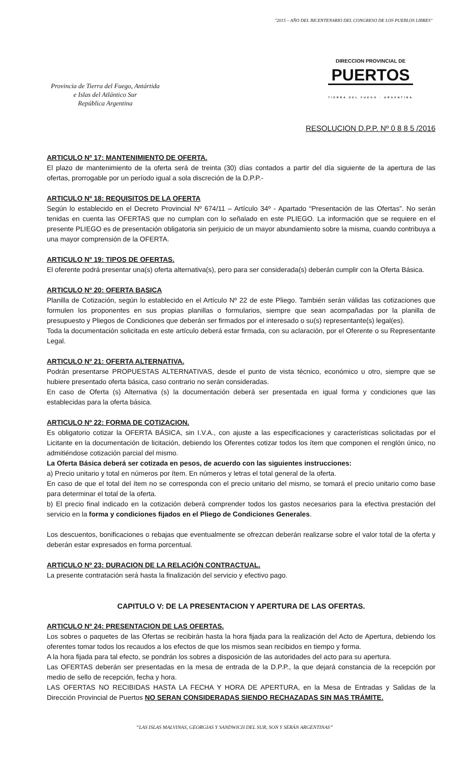"2015 – AÑO DEL BICENTENARIO DEL CONGRESO DE LOS PUEBLOS LIBRES"
Provincia de Tierra del Fuego, Antártida
e Islas del Atlántico Sur
República Argentina
DIRECCION PROVINCIAL DE
PUERTOS
TIERRA DEL FUEGO - ARGENTINA
RESOLUCION D.P.P. Nº 0 8 8 5 /2016
ARTICULO Nº 17: MANTENIMIENTO DE OFERTA.
El plazo de mantenimiento de la oferta será de treinta (30) días contados a partir del día siguiente de la apertura de las ofertas, prorrogable por un período igual a sola discreción de la D.P.P.-
ARTICULO Nº 18: REQUISITOS DE LA OFERTA
Según lo establecido en el Decreto Provincial Nº 674/11 – Artículo 34º - Apartado “Presentación de las Ofertas”. No serán tenidas en cuenta las OFERTAS que no cumplan con lo señalado en este PLIEGO. La información que se requiere en el presente PLIEGO es de presentación obligatoria sin perjuicio de un mayor abundamiento sobre la misma, cuando contribuya a una mayor comprensión de la OFERTA.
ARTICULO Nº 19: TIPOS DE OFERTAS.
El oferente podrá presentar una(s) oferta alternativa(s), pero para ser considerada(s) deberán cumplir con la Oferta Básica.
ARTICULO Nº 20: OFERTA BASICA
Planilla de Cotización, según lo establecido en el Artículo Nº 22 de este Pliego. También serán válidas las cotizaciones que formulen los proponentes en sus propias planillas o formularios, siempre que sean acompañadas por la planilla de presupuesto y Pliegos de Condiciones que deberán ser firmados por el interesado o su(s) representante(s) legal(es).
Toda la documentación solicitada en este artículo deberá estar firmada, con su aclaración, por el Oferente o su Representante Legal.
ARTICULO Nº 21: OFERTA ALTERNATIVA.
Podrán presentarse PROPUESTAS ALTERNATIVAS, desde el punto de vista técnico, económico u otro, siempre que se hubiere presentado oferta básica, caso contrario no serán consideradas.
En caso de Oferta (s) Alternativa (s) la documentación deberá ser presentada en igual forma y condiciones que las establecidas para la oferta básica.
ARTICULO Nº 22: FORMA DE COTIZACION.
Es obligatorio cotizar la OFERTA BÁSICA, sin I.V.A., con ajuste a las especificaciones y características solicitadas por el Licitante en la documentación de licitación, debiendo los Oferentes cotizar todos los ítem que componen el renglón único, no admitiéndose cotización parcial del mismo.
La Oferta Básica deberá ser cotizada en pesos, de acuerdo con las siguientes instrucciones:
a) Precio unitario y total en números por ítem. En números y letras el total general de la oferta.
En caso de que el total del ítem no se corresponda con el precio unitario del mismo, se tomará el precio unitario como base para determinar el total de la oferta.
b) El precio final indicado en la cotización deberá comprender todos los gastos necesarios para la efectiva prestación del servicio en la forma y condiciones fijados en el Pliego de Condiciones Generales.
Los descuentos, bonificaciones o rebajas que eventualmente se ofrezcan deberán realizarse sobre el valor total de la oferta y deberán estar expresados en forma porcentual.
ARTICULO Nº 23: DURACION DE LA RELACIÓN CONTRACTUAL.
La presente contratación será hasta la finalización del servicio y efectivo pago.
CAPITULO V: DE LA PRESENTACION Y APERTURA DE LAS OFERTAS.
ARTICULO Nº 24: PRESENTACION DE LAS OFERTAS.
Los sobres o paquetes de las Ofertas se recibirán hasta la hora fijada para la realización del Acto de Apertura, debiendo los oferentes tomar todos los recaudos a los efectos de que los mismos sean recibidos en tiempo y forma.
A la hora fijada para tal efecto, se pondrán los sobres a disposición de las autoridades del acto para su apertura.
Las OFERTAS deberán ser presentadas en la mesa de entrada de la D.P.P., la que dejará constancia de la recepción por medio de sello de recepción, fecha y hora.
LAS OFERTAS NO RECIBIDAS HASTA LA FECHA Y HORA DE APERTURA, en la Mesa de Entradas y Salidas de la Dirección Provincial de Puertos NO SERAN CONSIDERADAS SIENDO RECHAZADAS SIN MAS TRÁMITE.
“LAS ISLAS MALVINAS, GEORGIAS Y SANDWICH DEL SUR, SON Y SERÁN ARGENTINAS”